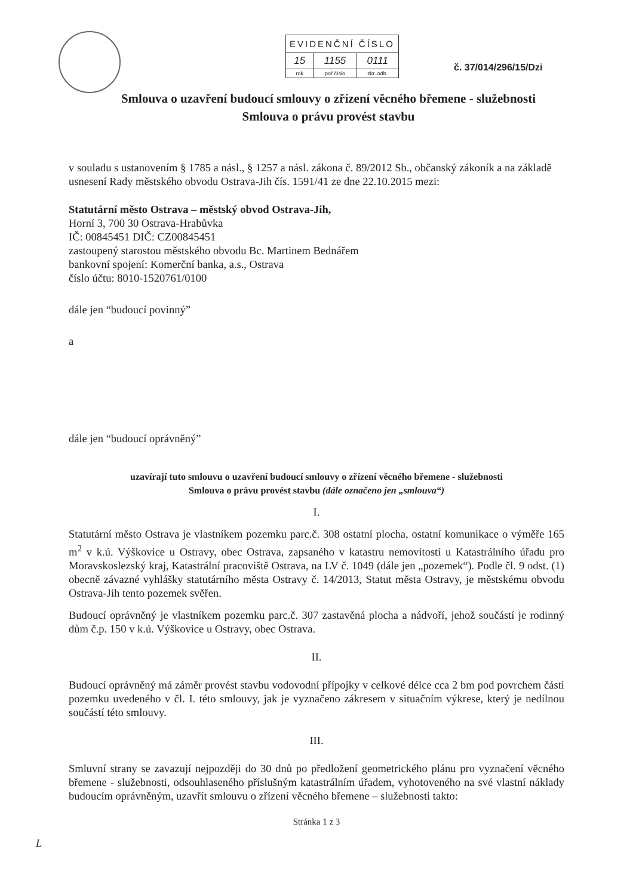| EVIDENČNÍ ČÍSLO | | |
| 15 | 1155 | 0111 |
| rok | poř číslo | zkr. odb. |
č. 37/014/296/15/Dzi
Smlouva o uzavření budoucí smlouvy o zřízení věcného břemene - služebnosti
Smlouva o právu provést stavbu
v souladu s ustanovením § 1785 a násl., § 1257 a násl. zákona č. 89/2012 Sb., občanský zákoník a na základě usnesení Rady městského obvodu Ostrava-Jih čís. 1591/41 ze dne 22.10.2015 mezi:
Statutární město Ostrava – městský obvod Ostrava-Jih,
Horní 3, 700 30 Ostrava-Hrabůvka
IČ: 00845451 DIČ: CZ00845451
zastoupený starostou městského obvodu Bc. Martinem Bednářem
bankovní spojení: Komerční banka, a.s., Ostrava
číslo účtu: 8010-1520761/0100
dále jen “budoucí povinný”
a
dále jen “budoucí oprávněný”
uzavírají tuto smlouvu o uzavření budoucí smlouvy o zřízení věcného břemene - služebnosti
Smlouva o právu provést stavbu (dále označeno jen „smlouva“)
I.
Statutární město Ostrava je vlastníkem pozemku parc.č. 308 ostatní plocha, ostatní komunikace o výměře 165 m<sup>2</sup> v k.ú. Výškovice u Ostravy, obec Ostrava, zapsaného v katastru nemovitostí u Katastrálního úřadu pro Moravskoslezský kraj, Katastrální pracoviště Ostrava, na LV č. 1049 (dále jen „pozemek“). Podle čl. 9 odst. (1) obecně závazné vyhlášky statutárního města Ostravy č. 14/2013, Statut města Ostravy, je městskému obvodu Ostrava-Jih tento pozemek svěřen.
Budoucí oprávněný je vlastníkem pozemku parc.č. 307 zastavěná plocha a nádvoří, jehož součástí je rodinný dům č.p. 150 v k.ú. Výškovice u Ostravy, obec Ostrava.
II.
Budoucí oprávněný má záměr provést stavbu vodovodní přípojky v celkové délce cca 2 bm pod povrchem části pozemku uvedeného v čl. I. této smlouvy, jak je vyznačeno zákresem v situačním výkrese, který je nedílnou součástí této smlouvy.
III.
Smluvní strany se zavazují nejpozději do 30 dnů po předložení geometrického plánu pro vyznačení věcného břemene - služebnosti, odsouhlaseného příslušným katastrálním úřadem, vyhotoveného na své vlastní náklady budoucím oprávněným, uzavřít smlouvu o zřízení věcného břemene – služebnosti takto:
Stránka 1 z 3
L